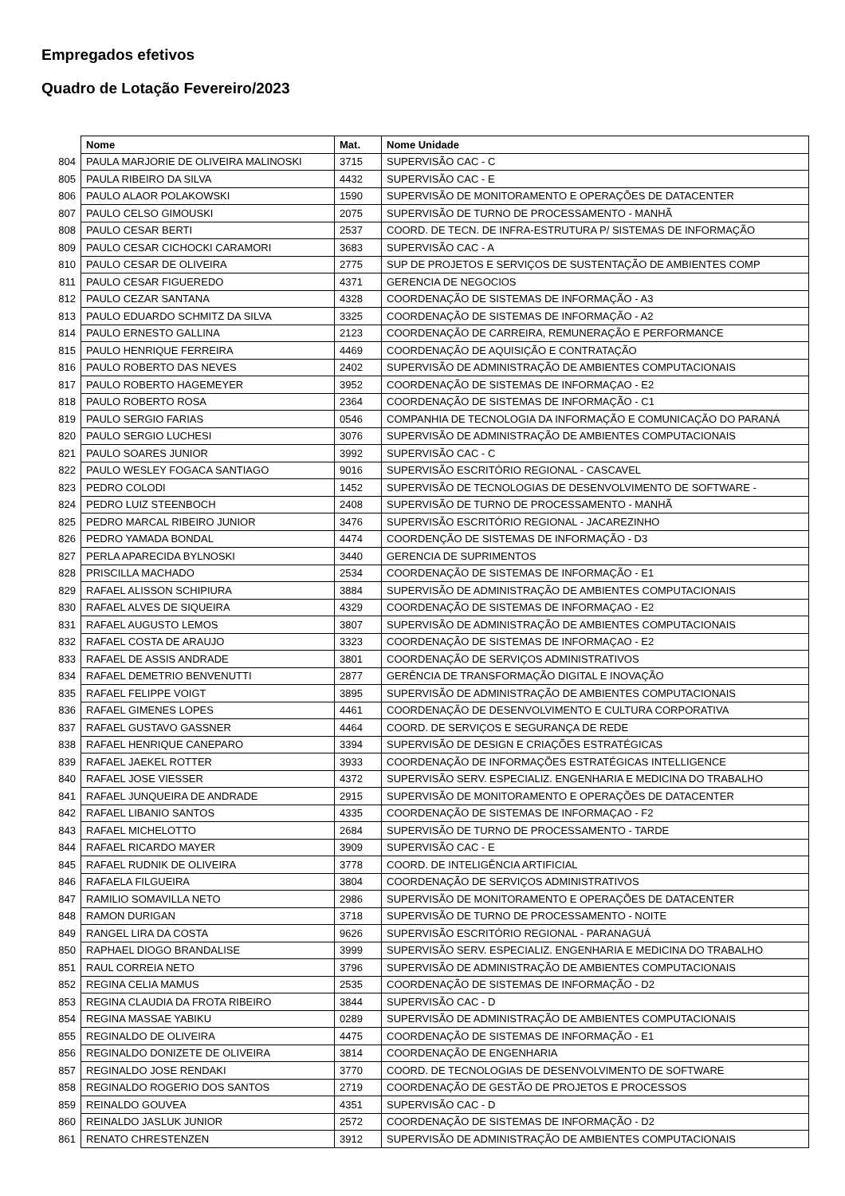Empregados efetivos
Quadro de Lotação Fevereiro/2023
| | Nome | Mat. | Nome Unidade |
| --- | --- | --- | --- |
| 804 | PAULA MARJORIE DE OLIVEIRA MALINOSKI | 3715 | SUPERVISÃO CAC - C |
| 805 | PAULA RIBEIRO DA SILVA | 4432 | SUPERVISÃO CAC - E |
| 806 | PAULO ALAOR POLAKOWSKI | 1590 | SUPERVISÃO DE MONITORAMENTO E OPERAÇÕES DE DATACENTER |
| 807 | PAULO CELSO GIMOUSKI | 2075 | SUPERVISÃO DE TURNO DE PROCESSAMENTO - MANHÃ |
| 808 | PAULO CESAR BERTI | 2537 | COORD. DE TECN. DE INFRA-ESTRUTURA P/ SISTEMAS DE INFORMAÇÃO |
| 809 | PAULO CESAR CICHOCKI CARAMORI | 3683 | SUPERVISÃO CAC - A |
| 810 | PAULO CESAR DE OLIVEIRA | 2775 | SUP DE PROJETOS E SERVIÇOS DE SUSTENTAÇÃO DE AMBIENTES COMP |
| 811 | PAULO CESAR FIGUEREDO | 4371 | GERENCIA DE NEGOCIOS |
| 812 | PAULO CEZAR SANTANA | 4328 | COORDENAÇÃO DE SISTEMAS DE INFORMAÇÃO - A3 |
| 813 | PAULO EDUARDO SCHMITZ DA SILVA | 3325 | COORDENAÇÃO DE SISTEMAS DE INFORMAÇÃO - A2 |
| 814 | PAULO ERNESTO GALLINA | 2123 | COORDENAÇÃO DE CARREIRA, REMUNERAÇÃO E PERFORMANCE |
| 815 | PAULO HENRIQUE FERREIRA | 4469 | COORDENAÇÃO DE AQUISIÇÃO E CONTRATAÇÃO |
| 816 | PAULO ROBERTO DAS NEVES | 2402 | SUPERVISÃO DE ADMINISTRAÇÃO DE AMBIENTES COMPUTACIONAIS |
| 817 | PAULO ROBERTO HAGEMEYER | 3952 | COORDENAÇÃO DE SISTEMAS DE INFORMAÇAO - E2 |
| 818 | PAULO ROBERTO ROSA | 2364 | COORDENAÇÃO DE SISTEMAS DE INFORMAÇÃO - C1 |
| 819 | PAULO SERGIO FARIAS | 0546 | COMPANHIA DE TECNOLOGIA DA INFORMAÇÃO E COMUNICAÇÃO DO PARANÁ |
| 820 | PAULO SERGIO LUCHESI | 3076 | SUPERVISÃO DE ADMINISTRAÇÃO DE AMBIENTES COMPUTACIONAIS |
| 821 | PAULO SOARES JUNIOR | 3992 | SUPERVISÃO CAC - C |
| 822 | PAULO WESLEY FOGACA SANTIAGO | 9016 | SUPERVISÃO ESCRITÓRIO REGIONAL - CASCAVEL |
| 823 | PEDRO COLODI | 1452 | SUPERVISÃO DE TECNOLOGIAS DE DESENVOLVIMENTO DE SOFTWARE - |
| 824 | PEDRO LUIZ STEENBOCH | 2408 | SUPERVISÃO DE TURNO DE PROCESSAMENTO - MANHÃ |
| 825 | PEDRO MARCAL RIBEIRO JUNIOR | 3476 | SUPERVISÃO ESCRITÓRIO REGIONAL - JACAREZINHO |
| 826 | PEDRO YAMADA BONDAL | 4474 | COORDENÇÃO DE SISTEMAS DE INFORMAÇÃO - D3 |
| 827 | PERLA APARECIDA BYLNOSKI | 3440 | GERENCIA DE SUPRIMENTOS |
| 828 | PRISCILLA MACHADO | 2534 | COORDENAÇÃO DE SISTEMAS DE INFORMAÇÃO - E1 |
| 829 | RAFAEL ALISSON SCHIPIURA | 3884 | SUPERVISÃO DE ADMINISTRAÇÃO DE AMBIENTES COMPUTACIONAIS |
| 830 | RAFAEL ALVES DE SIQUEIRA | 4329 | COORDENAÇÃO DE SISTEMAS DE INFORMAÇAO - E2 |
| 831 | RAFAEL AUGUSTO LEMOS | 3807 | SUPERVISÃO DE ADMINISTRAÇÃO DE AMBIENTES COMPUTACIONAIS |
| 832 | RAFAEL COSTA DE ARAUJO | 3323 | COORDENAÇÃO DE SISTEMAS DE INFORMAÇAO - E2 |
| 833 | RAFAEL DE ASSIS ANDRADE | 3801 | COORDENAÇÃO DE SERVIÇOS ADMINISTRATIVOS |
| 834 | RAFAEL DEMETRIO BENVENUTTI | 2877 | GERÊNCIA DE TRANSFORMAÇÃO DIGITAL E INOVAÇÃO |
| 835 | RAFAEL FELIPPE VOIGT | 3895 | SUPERVISÃO DE ADMINISTRAÇÃO DE AMBIENTES COMPUTACIONAIS |
| 836 | RAFAEL GIMENES LOPES | 4461 | COORDENAÇÃO DE DESENVOLVIMENTO E CULTURA CORPORATIVA |
| 837 | RAFAEL GUSTAVO GASSNER | 4464 | COORD. DE SERVIÇOS E SEGURANÇA DE REDE |
| 838 | RAFAEL HENRIQUE CANEPARO | 3394 | SUPERVISÃO DE DESIGN E CRIAÇÕES ESTRATÉGICAS |
| 839 | RAFAEL JAEKEL ROTTER | 3933 | COORDENAÇÃO DE INFORMAÇÕES ESTRATÉGICAS INTELLIGENCE |
| 840 | RAFAEL JOSE VIESSER | 4372 | SUPERVISÃO SERV. ESPECIALIZ. ENGENHARIA E MEDICINA DO TRABALHO |
| 841 | RAFAEL JUNQUEIRA DE ANDRADE | 2915 | SUPERVISÃO DE MONITORAMENTO E OPERAÇÕES DE DATACENTER |
| 842 | RAFAEL LIBANIO SANTOS | 4335 | COORDENAÇÃO DE SISTEMAS DE INFORMAÇAO - F2 |
| 843 | RAFAEL MICHELOTTO | 2684 | SUPERVISÃO DE TURNO DE PROCESSAMENTO - TARDE |
| 844 | RAFAEL RICARDO MAYER | 3909 | SUPERVISÃO CAC - E |
| 845 | RAFAEL RUDNIK DE OLIVEIRA | 3778 | COORD. DE INTELIGÊNCIA ARTIFICIAL |
| 846 | RAFAELA FILGUEIRA | 3804 | COORDENAÇÃO DE SERVIÇOS ADMINISTRATIVOS |
| 847 | RAMILIO SOMAVILLA NETO | 2986 | SUPERVISÃO DE MONITORAMENTO E OPERAÇÕES DE DATACENTER |
| 848 | RAMON DURIGAN | 3718 | SUPERVISÃO DE TURNO DE PROCESSAMENTO - NOITE |
| 849 | RANGEL LIRA DA COSTA | 9626 | SUPERVISÃO ESCRITÓRIO REGIONAL - PARANAGUÁ |
| 850 | RAPHAEL DIOGO BRANDALISE | 3999 | SUPERVISÃO SERV. ESPECIALIZ. ENGENHARIA E MEDICINA DO TRABALHO |
| 851 | RAUL CORREIA NETO | 3796 | SUPERVISÃO DE ADMINISTRAÇÃO DE AMBIENTES COMPUTACIONAIS |
| 852 | REGINA CELIA MAMUS | 2535 | COORDENAÇÃO DE SISTEMAS DE INFORMAÇÃO - D2 |
| 853 | REGINA CLAUDIA DA FROTA RIBEIRO | 3844 | SUPERVISÃO CAC - D |
| 854 | REGINA MASSAE YABIKU | 0289 | SUPERVISÃO DE ADMINISTRAÇÃO DE AMBIENTES COMPUTACIONAIS |
| 855 | REGINALDO DE OLIVEIRA | 4475 | COORDENAÇÃO DE SISTEMAS DE INFORMAÇÃO - E1 |
| 856 | REGINALDO DONIZETE DE OLIVEIRA | 3814 | COORDENAÇÃO DE ENGENHARIA |
| 857 | REGINALDO JOSE RENDAKI | 3770 | COORD. DE TECNOLOGIAS DE DESENVOLVIMENTO DE SOFTWARE |
| 858 | REGINALDO ROGERIO DOS SANTOS | 2719 | COORDENAÇÃO DE GESTÃO DE PROJETOS E PROCESSOS |
| 859 | REINALDO GOUVEA | 4351 | SUPERVISÃO CAC - D |
| 860 | REINALDO JASLUK JUNIOR | 2572 | COORDENAÇÃO DE SISTEMAS DE INFORMAÇÃO - D2 |
| 861 | RENATO CHRESTENZEN | 3912 | SUPERVISÃO DE ADMINISTRAÇÃO DE AMBIENTES COMPUTACIONAIS |